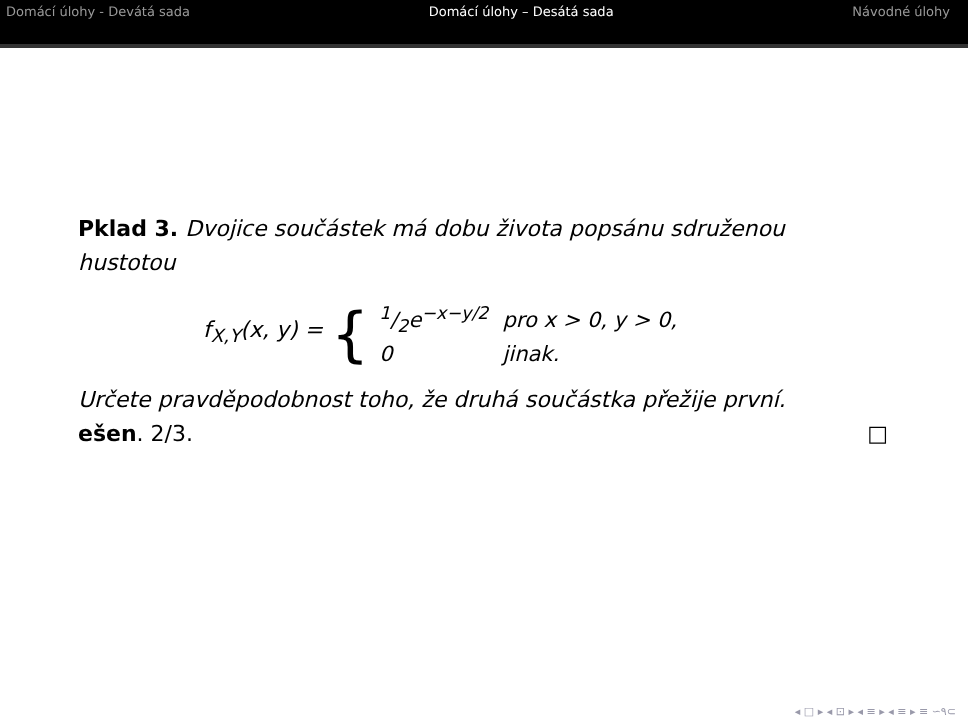Domácí úlohy - Devátá sada Domácí úlohy – Desátá sada Návodné úlohy
Pklad 3. Dvojice součástek má dobu života popsánu sdruženou hustotou
f<sub>X,Y</sub>(x, y) = {
| 1/2e<sup>−x−y/2</sup> | pro x > 0, y > 0, |
| 0 | jinak. |
Určete pravděpodobnost toho, že druhá součástka přežije první.
ešen. 2/3. □
◂ □ ▸ ◂ ⊡ ▸ ◂ ≡ ▸ ◂ ≡ ▸ ≡ ∽۹⊂